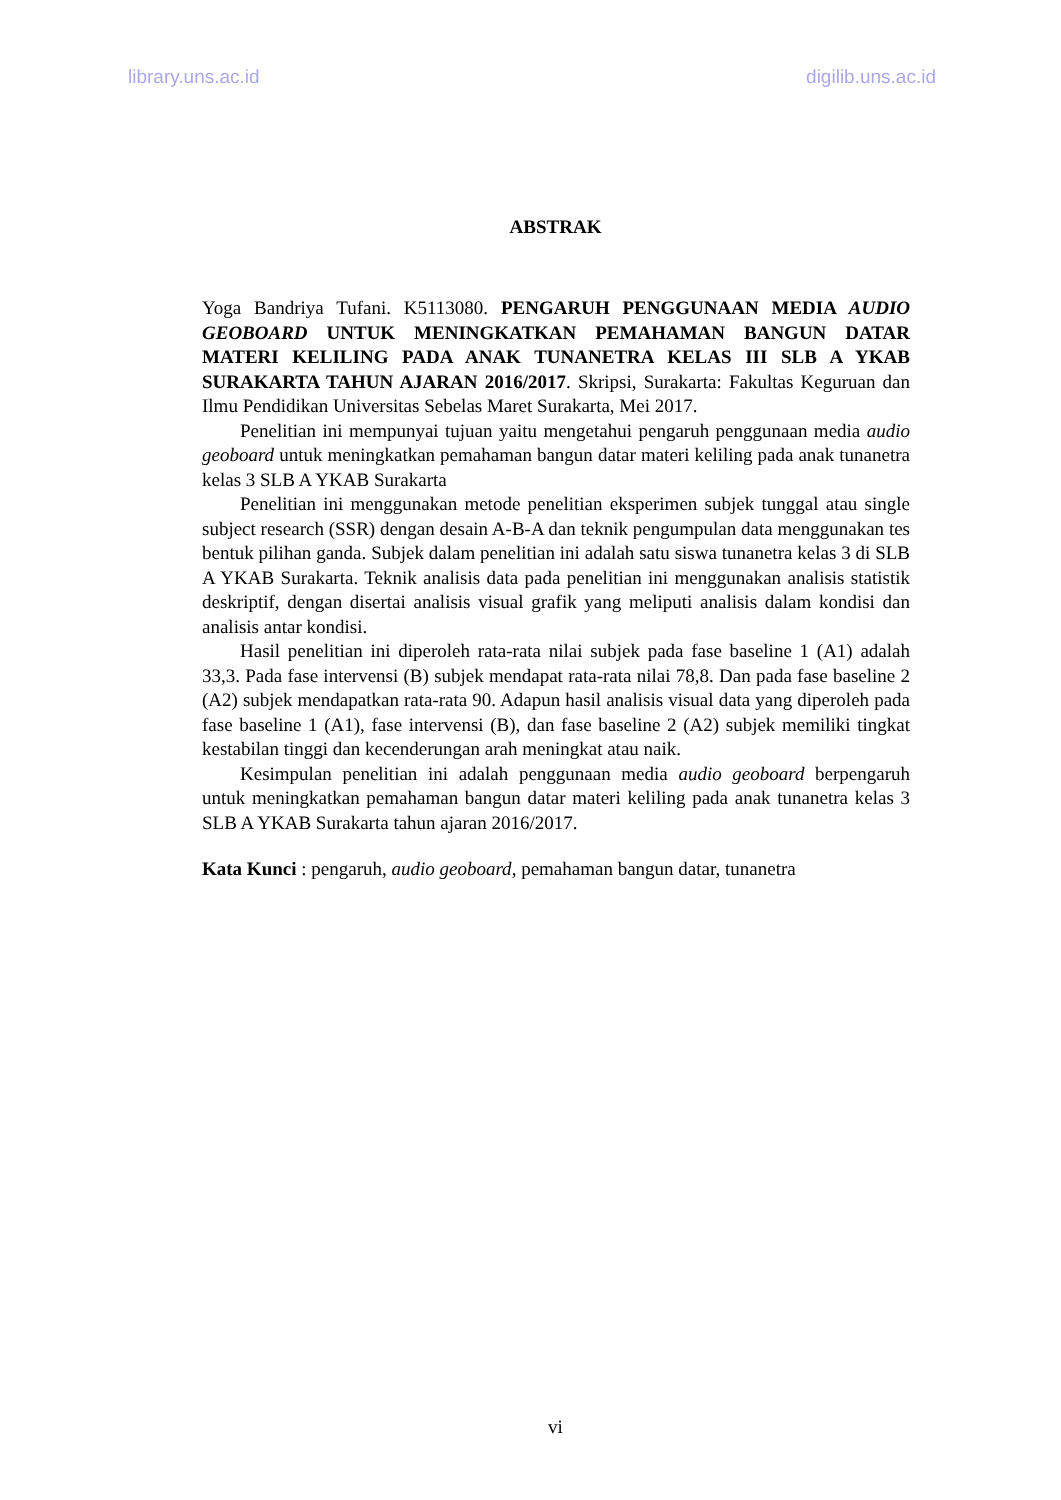library.uns.ac.id digilib.uns.ac.id
ABSTRAK
Yoga Bandriya Tufani. K5113080. PENGARUH PENGGUNAAN MEDIA AUDIO GEOBOARD UNTUK MENINGKATKAN PEMAHAMAN BANGUN DATAR MATERI KELILING PADA ANAK TUNANETRA KELAS III SLB A YKAB SURAKARTA TAHUN AJARAN 2016/2017. Skripsi, Surakarta: Fakultas Keguruan dan Ilmu Pendidikan Universitas Sebelas Maret Surakarta, Mei 2017.
Penelitian ini mempunyai tujuan yaitu mengetahui pengaruh penggunaan media audio geoboard untuk meningkatkan pemahaman bangun datar materi keliling pada anak tunanetra kelas 3 SLB A YKAB Surakarta
Penelitian ini menggunakan metode penelitian eksperimen subjek tunggal atau single subject research (SSR) dengan desain A-B-A dan teknik pengumpulan data menggunakan tes bentuk pilihan ganda. Subjek dalam penelitian ini adalah satu siswa tunanetra kelas 3 di SLB A YKAB Surakarta. Teknik analisis data pada penelitian ini menggunakan analisis statistik deskriptif, dengan disertai analisis visual grafik yang meliputi analisis dalam kondisi dan analisis antar kondisi.
Hasil penelitian ini diperoleh rata-rata nilai subjek pada fase baseline 1 (A1) adalah 33,3. Pada fase intervensi (B) subjek mendapat rata-rata nilai 78,8. Dan pada fase baseline 2 (A2) subjek mendapatkan rata-rata 90. Adapun hasil analisis visual data yang diperoleh pada fase baseline 1 (A1), fase intervensi (B), dan fase baseline 2 (A2) subjek memiliki tingkat kestabilan tinggi dan kecenderungan arah meningkat atau naik.
Kesimpulan penelitian ini adalah penggunaan media audio geoboard berpengaruh untuk meningkatkan pemahaman bangun datar materi keliling pada anak tunanetra kelas 3 SLB A YKAB Surakarta tahun ajaran 2016/2017.
Kata Kunci : pengaruh, audio geoboard, pemahaman bangun datar, tunanetra
vi